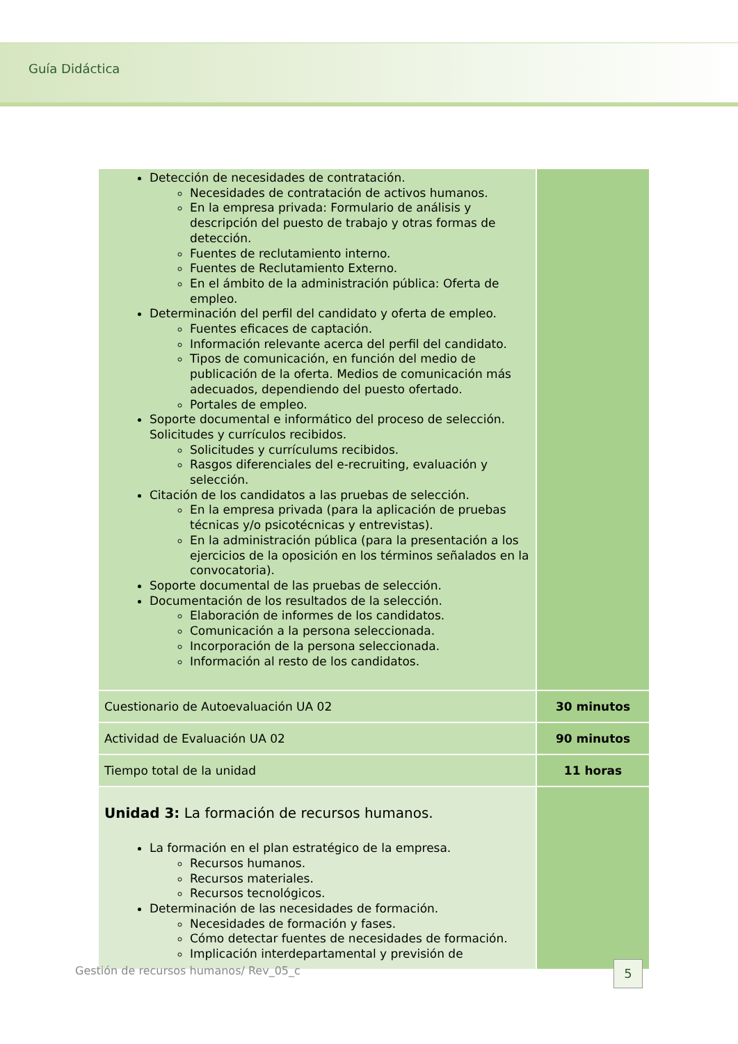Guía Didáctica
| Detección de necesidades de contratación. Necesidades de contratación de activos humanos. En la empresa privada: Formulario de análisis y descripción del puesto de trabajo y otras formas de detección. Fuentes de reclutamiento interno. Fuentes de Reclutamiento Externo. En el ámbito de la administración pública: Oferta de empleo. Determinación del perfil del candidato y oferta de empleo. Fuentes eficaces de captación. Información relevante acerca del perfil del candidato. Tipos de comunicación, en función del medio de publicación de la oferta. Medios de comunicación más adecuados, dependiendo del puesto ofertado. Portales de empleo. Soporte documental e informático del proceso de selección. Solicitudes y currículos recibidos. Solicitudes y currículums recibidos. Rasgos diferenciales del e-recruiting, evaluación y selección. Citación de los candidatos a las pruebas de selección. En la empresa privada (para la aplicación de pruebas técnicas y/o psicotécnicas y entrevistas). En la administración pública (para la presentación a los ejercicios de la oposición en los términos señalados en la convocatoria). Soporte documental de las pruebas de selección. Documentación de los resultados de la selección. Elaboración de informes de los candidatos. Comunicación a la persona seleccionada. Incorporación de la persona seleccionada. Información al resto de los candidatos. | |
| Cuestionario de Autoevaluación UA 02 | 30 minutos |
| Actividad de Evaluación UA 02 | 90 minutos |
| Tiempo total de la unidad | 11 horas |
| Unidad 3: La formación de recursos humanos. La formación en el plan estratégico de la empresa. Recursos humanos. Recursos materiales. Recursos tecnológicos. Determinación de las necesidades de formación. Necesidades de formación y fases. Cómo detectar fuentes de necesidades de formación. Implicación interdepartamental y previsión de | |
Gestión de recursos humanos/ Rev_05_c
5